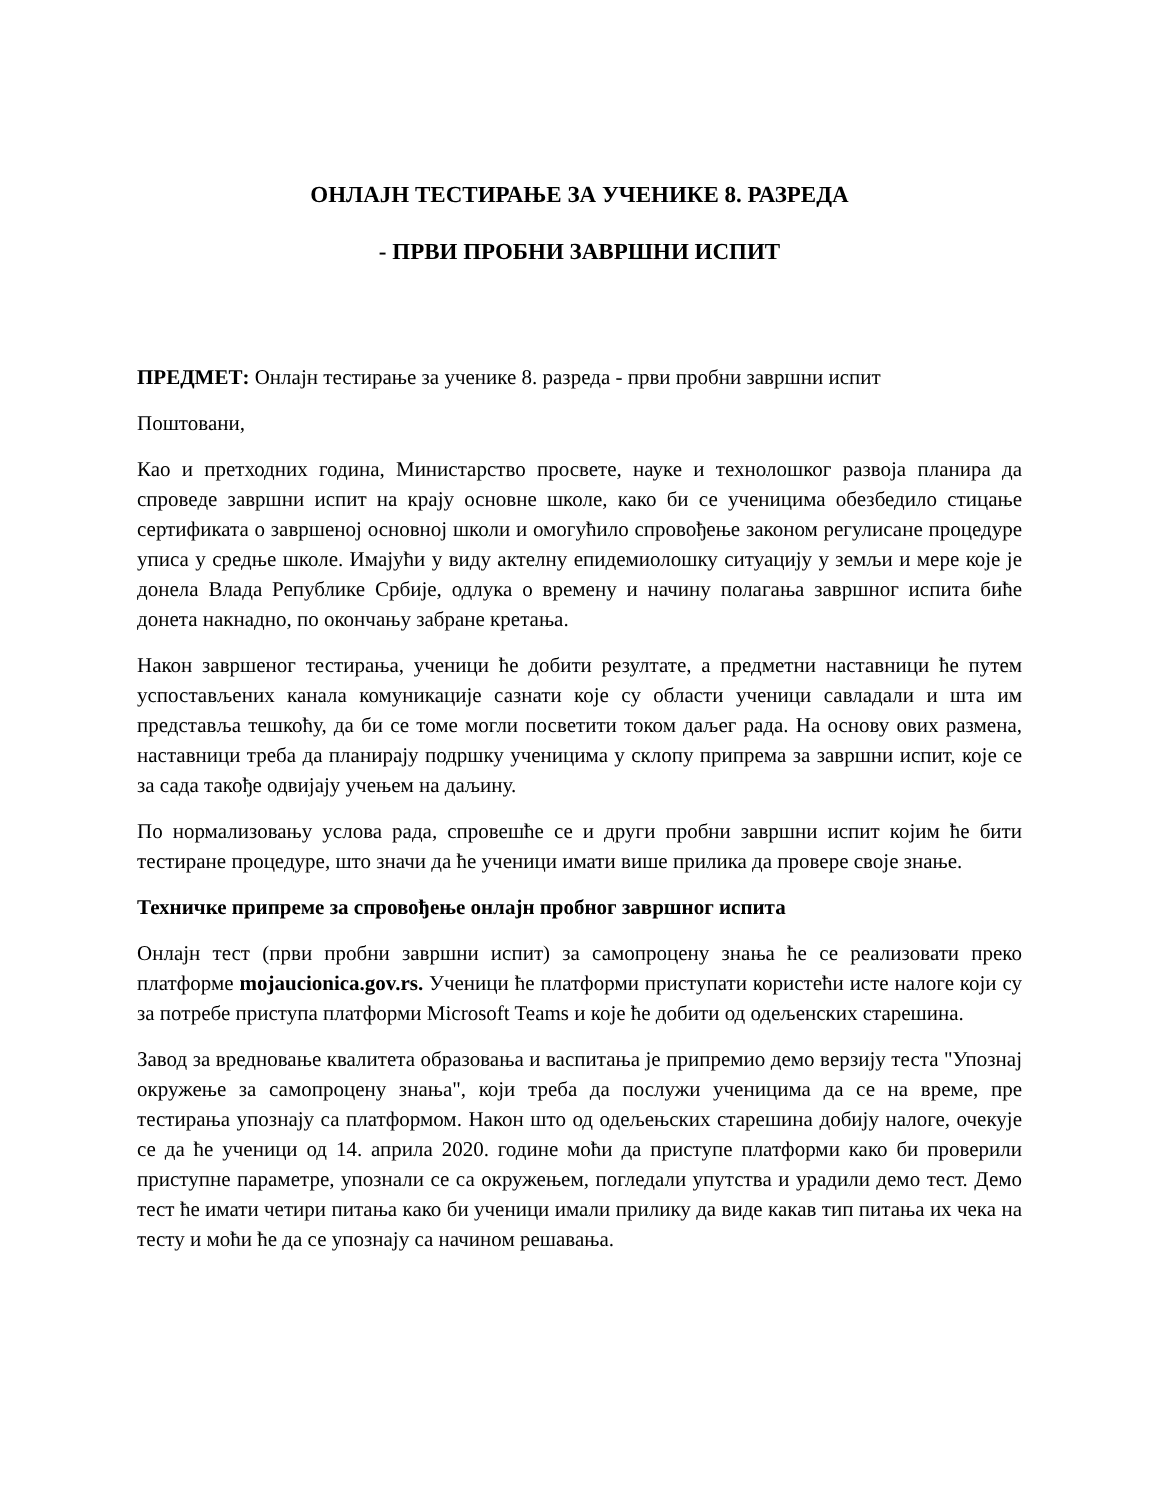ОНЛАЈН ТЕСТИРАЊЕ ЗА УЧЕНИКЕ 8. РАЗРЕДА
- ПРВИ ПРОБНИ ЗАВРШНИ ИСПИТ
ПРЕДМЕТ: Онлајн тестирање за ученике 8. разреда - први пробни завршни испит
Поштовани,
Као и претходних година, Министарство просвете, науке и технолошког развоја планира да спроведе завршни испит на крају основне школе, како би се ученицима обезбедило стицање сертификата о завршеној основној школи и омогућило спровођење законом регулисане процедуре уписа у средње школе. Имајући у виду актелну епидемиолошку ситуацију у земљи и мере које је донела Влада Републике Србије, одлука о времену и начину полагања завршног испита биће донета накнадно, по окончању забране кретања.
Након завршеног тестирања, ученици ће добити резултате, а предметни наставници ће путем успостављених канала комуникације сазнати које су области ученици савладали и шта им представља тешкоћу, да би се томе могли посветити током даљег рада. На основу ових размена, наставници треба да планирају подршку ученицима у склопу припрема за завршни испит, које се за сада такође одвијају учењем на даљину.
По нормализовању услова рада, спровешће се и други пробни завршни испит којим ће бити тестиране процедуре, што значи да ће ученици имати више прилика да провере своје знање.
Техничке припреме за спровођење онлајн пробног завршног испита
Онлајн тест (први пробни завршни испит) за самопроцену знања ће се реализовати преко платформе mojaucionica.gov.rs. Ученици ће платформи приступати користећи исте налоге који су за потребе приступа платформи Microsoft Teams и које ће добити од одељенских старешина.
Завод за вредновање квалитета образовања и васпитања је припремио демо верзију теста "Упознај окружење за самопроцену знања", који треба да послужи ученицима да се на време, пре тестирања упознају са платформом. Након што од одељењских старешина добију налоге, очекује се да ће ученици од 14. априла 2020. године моћи да приступе платформи како би проверили приступне параметре, упознали се са окружењем, погледали упутства и урадили демо тест. Демо тест ће имати четири питања како би ученици имали прилику да виде какав тип питања их чека на тесту и моћи ће да се упознају са начином решавања.